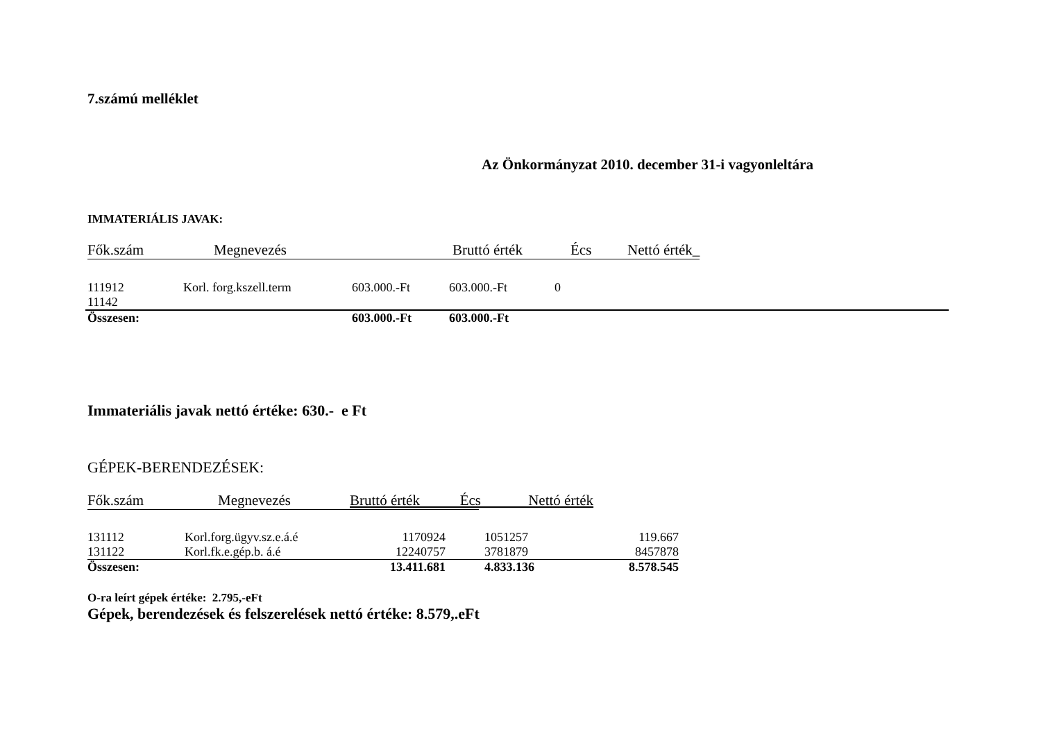7.számú melléklet
Az Önkormányzat 2010. december 31-i vagyonleltára
IMMATERIÁLIS JAVAK:
| Fők.szám | Megnevezés | Bruttó érték | Écs | Nettó érték_ |
| 111912 11142 | Korl. forg.kszell.term | 603.000.-Ft | 603.000.-Ft | 0 |
| Összesen: | | 603.000.-Ft | 603.000.-Ft | |
Immateriális javak nettó értéke: 630.- e Ft
GÉPEK-BERENDEZÉSEK:
| Fők.szám | Megnevezés |
Bruttó érték Écs Nettó érték
| 131112 | Korl.forg.ügyv.sz.e.á.é | 1170924 | | 1051257 | 119.667 |
| 131122 | Korl.fk.e.gép.b. á.é | 12240757 | | 3781879 | 8457878 |
| Összesen: | | 13.411.681 | | 4.833.136 | 8.578.545 |
O-ra leírt gépek értéke: 2.795,-eFt
Gépek, berendezések és felszerelések nettó értéke: 8.579,.eFt